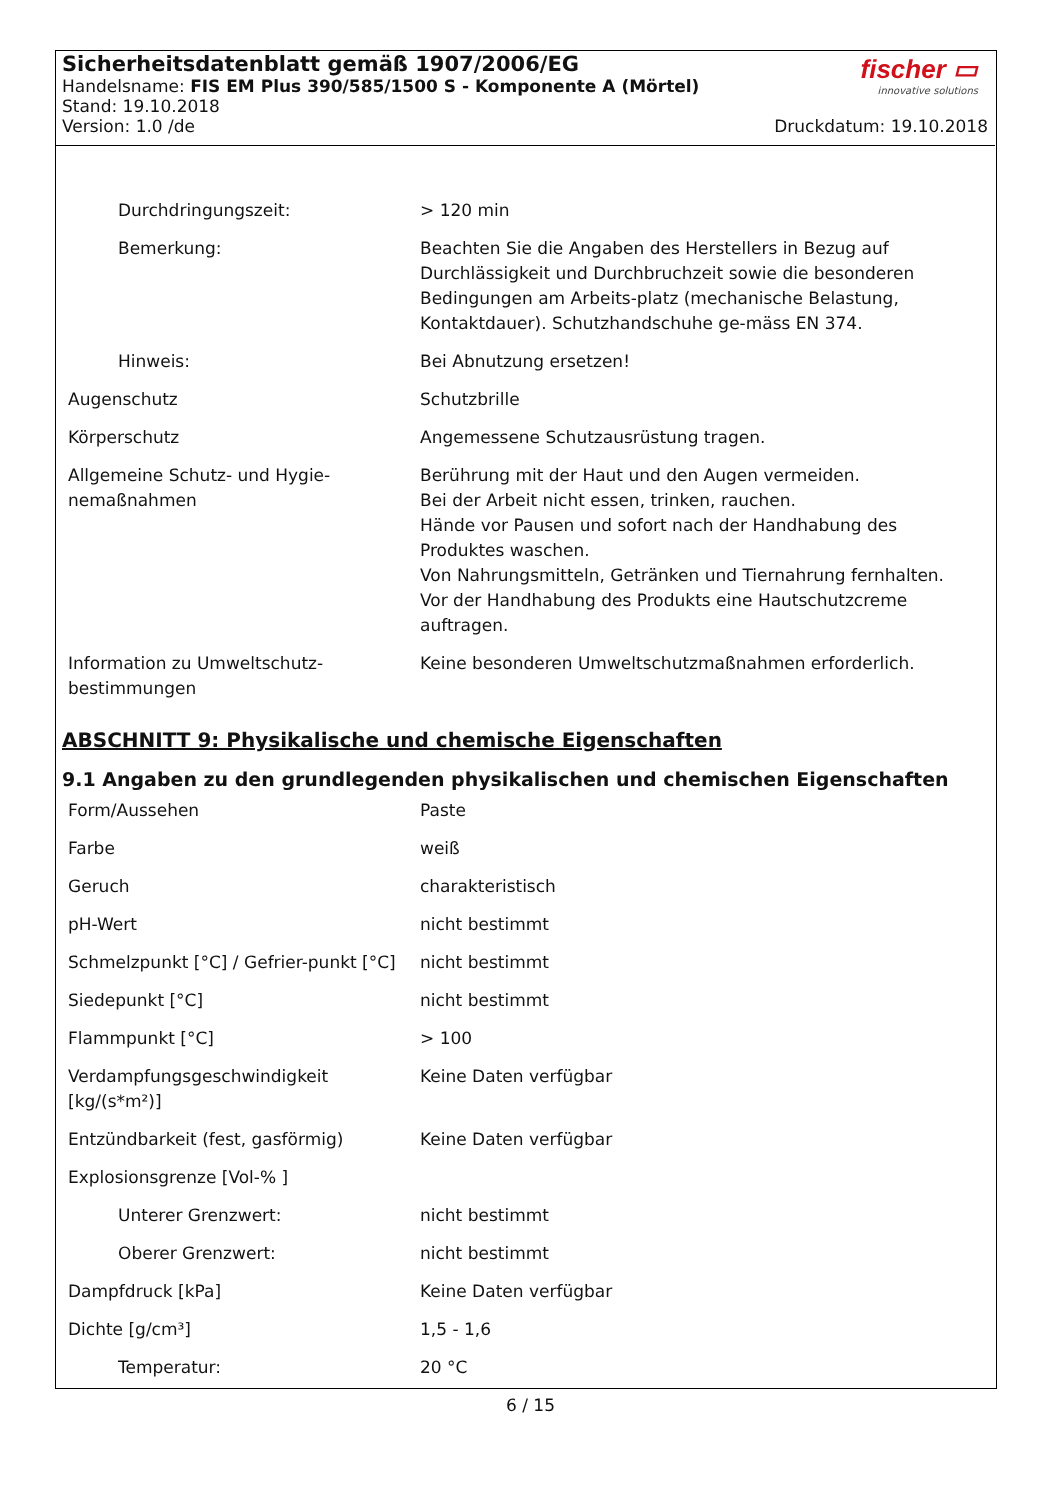fischer ▭
innovative solutions
Sicherheitsdatenblatt gemäß 1907/2006/EG
Handelsname: FIS EM Plus 390/585/1500 S - Komponente A (Mörtel)
Stand: 19.10.2018
Version: 1.0 /de Druckdatum: 19.10.2018
| Durchdringungszeit: | > 120 min |
| Bemerkung: | Beachten Sie die Angaben des Herstellers in Bezug auf Durchlässigkeit und Durchbruchzeit sowie die besonderen Bedingungen am Arbeits-platz (mechanische Belastung, Kontaktdauer). Schutzhandschuhe ge-mäss EN 374. |
| Hinweis: | Bei Abnutzung ersetzen! |
| Augenschutz | Schutzbrille |
| Körperschutz | Angemessene Schutzausrüstung tragen. |
| Allgemeine Schutz- und Hygie-nemaßnahmen | Berührung mit der Haut und den Augen vermeiden. Bei der Arbeit nicht essen, trinken, rauchen. Hände vor Pausen und sofort nach der Handhabung des Produktes waschen. Von Nahrungsmitteln, Getränken und Tiernahrung fernhalten. Vor der Handhabung des Produkts eine Hautschutzcreme auftragen. |
| Information zu Umweltschutz-bestimmungen | Keine besonderen Umweltschutzmaßnahmen erforderlich. |
ABSCHNITT 9: Physikalische und chemische Eigenschaften
9.1 Angaben zu den grundlegenden physikalischen und chemischen Eigenschaften
| Form/Aussehen | Paste |
| Farbe | weiß |
| Geruch | charakteristisch |
| pH-Wert | nicht bestimmt |
| Schmelzpunkt [°C] / Gefrier-punkt [°C] | nicht bestimmt |
| Siedepunkt [°C] | nicht bestimmt |
| Flammpunkt [°C] | > 100 |
| Verdampfungsgeschwindigkeit [kg/(s*m²)] | Keine Daten verfügbar |
| Entzündbarkeit (fest, gasförmig) | Keine Daten verfügbar |
| Explosionsgrenze [Vol-% ] | |
| Unterer Grenzwert: | nicht bestimmt |
| Oberer Grenzwert: | nicht bestimmt |
| Dampfdruck [kPa] | Keine Daten verfügbar |
| Dichte [g/cm³] | 1,5 - 1,6 |
| Temperatur: | 20 °C |
6 / 15